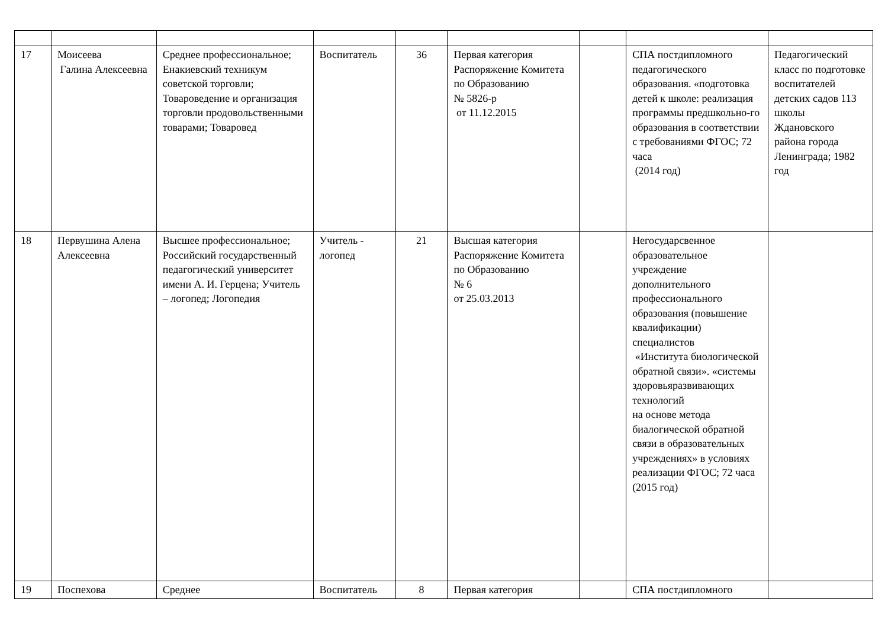| 17 | Моисеева Галина Алексеевна | Среднее профессиональное; Енакиевский техникум советской торговли; Товароведение и организация торговли продовольственными товарами; Товаровед | Воспитатель | 36 | Первая категория Распоряжение Комитета по Образованию № 5826-р от 11.12.2015 | | СПА постдипломного педагогического образования. «подготовка детей к школе: реализация программы предшкольно-го образования в соответствии с требованиями ФГОС; 72 часа (2014 год) | Педагогический класс по подготовке воспитателей детских садов 113 школы Ждановского района города Ленинграда; 1982 год |
| 18 | Первушина Алена Алексеевна | Высшее профессиональное; Российский государственный педагогический университет имени А. И. Герцена; Учитель – логопед; Логопедия | Учитель - логопед | 21 | Высшая категория Распоряжение Комитета по Образованию № 6 от 25.03.2013 | | Негосударсвенное образовательное учреждение дополнительного профессионального образования (повышение квалификации) специалистов «Института биологической обратной связи». «системы здоровьяразвивающих технологий на основе метода биалогической обратной связи в образовательных учреждениях» в условиях реализации ФГОС; 72 часа (2015 год) | |
| 19 | Поспехова | Среднее | Воспитатель | 8 | Первая категория | | СПА постдипломного | |